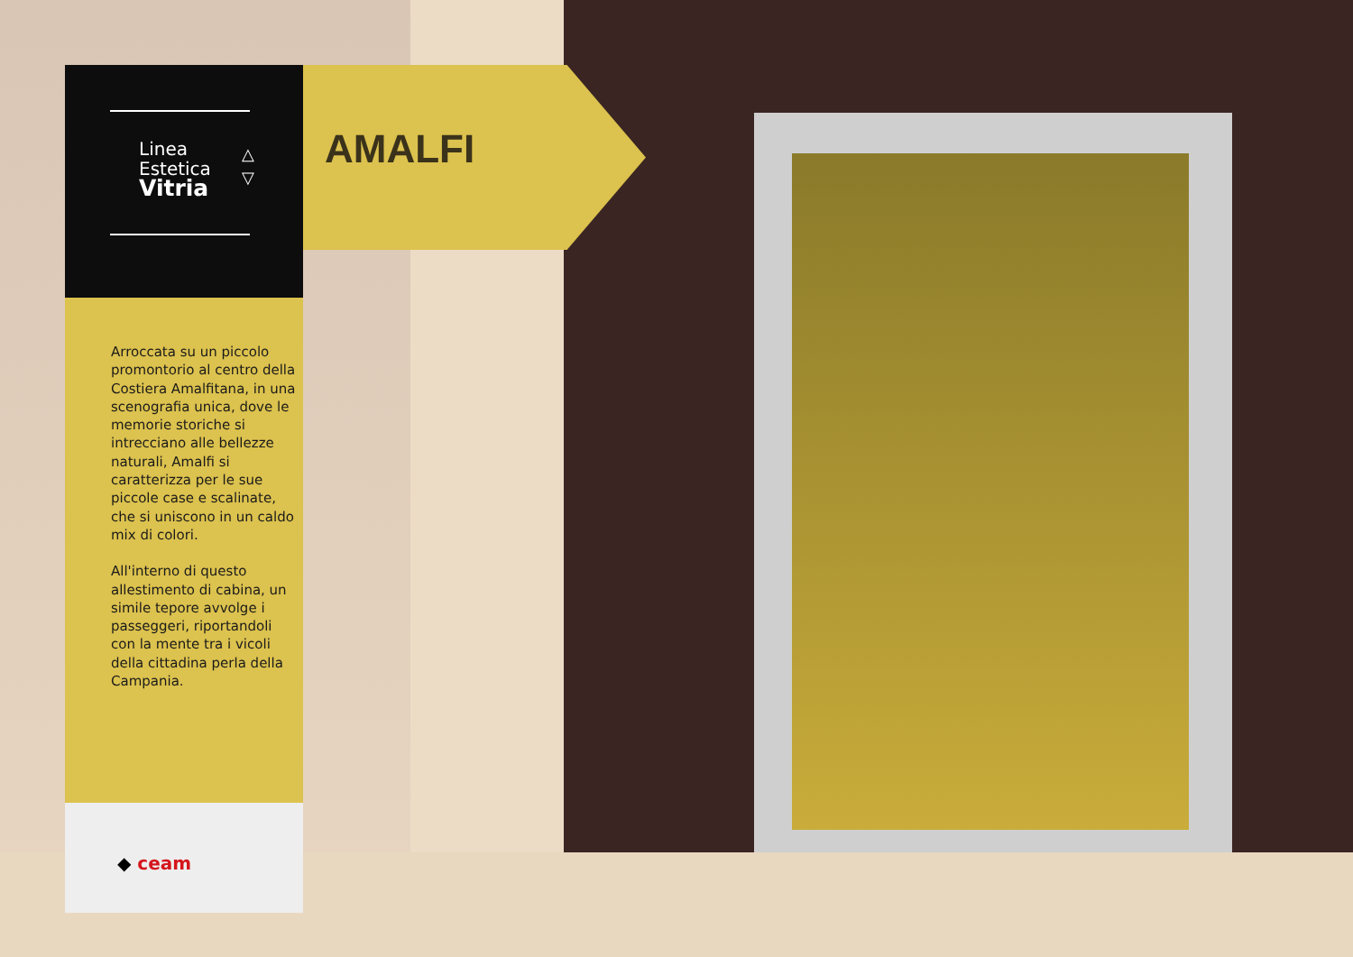Linea
Estetica
Vitria
△
▽
AMALFI
Arroccata su un piccolo promontorio al centro della Costiera Amalfitana, in una scenografia unica, dove le memorie storiche si intrecciano alle bellezze naturali, Amalfi si caratterizza per le sue piccole case e scalinate, che si uniscono in un caldo mix di colori.
All'interno di questo allestimento di cabina, un simile tepore avvolge i passeggeri, riportandoli con la mente tra i vicoli della cittadina perla della Campania.
◆ ceam